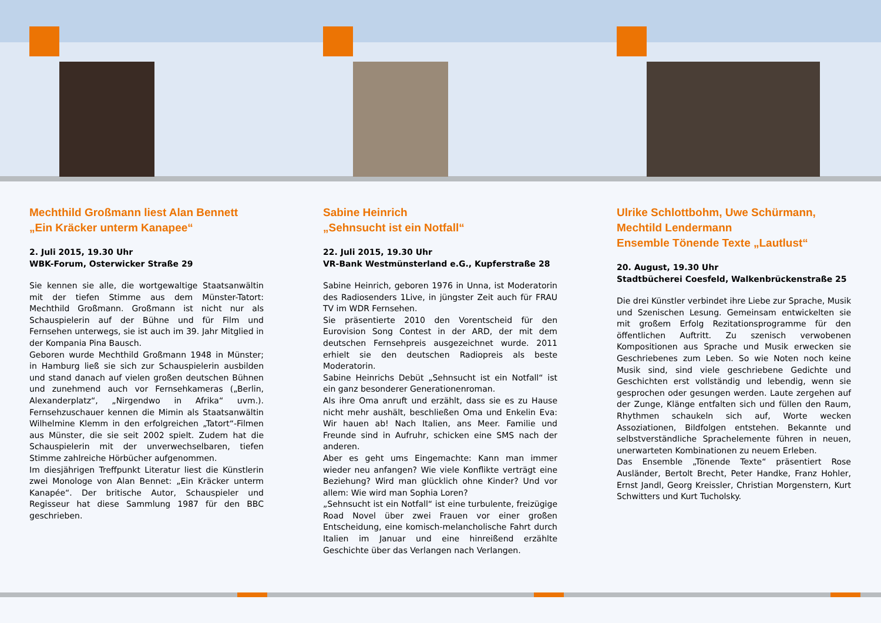Mechthild Großmann liest Alan Bennett
„Ein Kräcker unterm Kanapee“
2. Juli 2015, 19.30 Uhr
WBK-Forum, Osterwicker Straße 29
Sie kennen sie alle, die wortgewaltige Staatsanwältin mit der tiefen Stimme aus dem Münster-Tatort: Mechthild Großmann. Großmann ist nicht nur als Schauspielerin auf der Bühne und für Film und Fernsehen unterwegs, sie ist auch im 39. Jahr Mitglied in der Kompania Pina Bausch.
Geboren wurde Mechthild Großmann 1948 in Münster; in Hamburg ließ sie sich zur Schauspielerin ausbilden und stand danach auf vielen großen deutschen Bühnen und zunehmend auch vor Fernsehkameras („Berlin, Alexanderplatz“, „Nirgendwo in Afrika“ uvm.). Fernsehzuschauer kennen die Mimin als Staatsanwältin Wilhelmine Klemm in den erfolgreichen „Tatort“-Filmen aus Münster, die sie seit 2002 spielt. Zudem hat die Schauspielerin mit der unverwechselbaren, tiefen Stimme zahlreiche Hörbücher aufgenommen.
Im diesjährigen Treffpunkt Literatur liest die Künstlerin zwei Monologe von Alan Bennet: „Ein Kräcker unterm Kanapée“. Der britische Autor, Schauspieler und Regisseur hat diese Sammlung 1987 für den BBC geschrieben.
Sabine Heinrich
„Sehnsucht ist ein Notfall“
22. Juli 2015, 19.30 Uhr
VR-Bank Westmünsterland e.G., Kupferstraße 28
Sabine Heinrich, geboren 1976 in Unna, ist Moderatorin des Radiosenders 1Live, in jüngster Zeit auch für FRAU TV im WDR Fernsehen.
Sie präsentierte 2010 den Vorentscheid für den Eurovision Song Contest in der ARD, der mit dem deutschen Fernsehpreis ausgezeichnet wurde. 2011 erhielt sie den deutschen Radiopreis als beste Moderatorin.
Sabine Heinrichs Debüt „Sehnsucht ist ein Notfall“ ist ein ganz besonderer Generationenroman.
Als ihre Oma anruft und erzählt, dass sie es zu Hause nicht mehr aushält, beschließen Oma und Enkelin Eva: Wir hauen ab! Nach Italien, ans Meer. Familie und Freunde sind in Aufruhr, schicken eine SMS nach der anderen.
Aber es geht ums Eingemachte: Kann man immer wieder neu anfangen? Wie viele Konflikte verträgt eine Beziehung? Wird man glücklich ohne Kinder? Und vor allem: Wie wird man Sophia Loren?
„Sehnsucht ist ein Notfall“ ist eine turbulente, freizügige Road Novel über zwei Frauen vor einer großen Entscheidung, eine komisch-melancholische Fahrt durch Italien im Januar und eine hinreißend erzählte Geschichte über das Verlangen nach Verlangen.
Ulrike Schlottbohm, Uwe Schürmann,
Mechtild Lendermann
Ensemble Tönende Texte „Lautlust“
20. August, 19.30 Uhr
Stadtbücherei Coesfeld, Walkenbrückenstraße 25
Die drei Künstler verbindet ihre Liebe zur Sprache, Musik und Szenischen Lesung. Gemeinsam entwickelten sie mit großem Erfolg Rezitationsprogramme für den öffentlichen Auftritt. Zu szenisch verwobenen Kompositionen aus Sprache und Musik erwecken sie Geschriebenes zum Leben. So wie Noten noch keine Musik sind, sind viele geschriebene Gedichte und Geschichten erst vollständig und lebendig, wenn sie gesprochen oder gesungen werden. Laute zergehen auf der Zunge, Klänge entfalten sich und füllen den Raum, Rhythmen schaukeln sich auf, Worte wecken Assoziationen, Bildfolgen entstehen. Bekannte und selbstverständliche Sprachelemente führen in neuen, unerwarteten Kombinationen zu neuem Erleben.
Das Ensemble „Tönende Texte“ präsentiert Rose Ausländer, Bertolt Brecht, Peter Handke, Franz Hohler, Ernst Jandl, Georg Kreissler, Christian Morgenstern, Kurt Schwitters und Kurt Tucholsky.